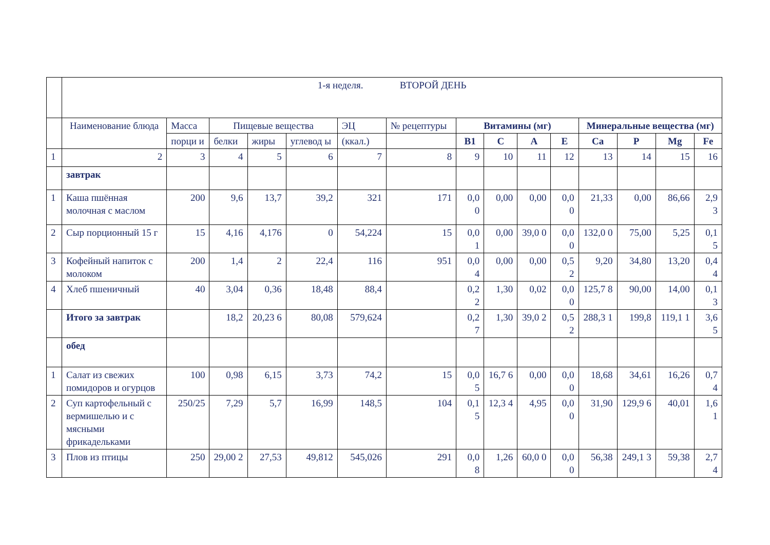| | 1-я неделя. ВТОРОЙ ДЕНЬ | | | | | | | | | | | | | | |
| | Наименование блюда | Масса | Пищевые вещества | | | ЭЦ | № рецептуры | Витамины (мг) | | | | Минеральные вещества (мг) | | | |
| | | порци и | белки | жиры | углевод ы | (ккал.) | | В1 | С | А | Е | Са | Р | Mg | Fe |
| 1 | 2 | 3 | 4 | 5 | 6 | 7 | 8 | 9 | 10 | 11 | 12 | 13 | 14 | 15 | 16 |
| | завтрак | | | | | | | | | | | | | | |
| 1 | Каша пшённая молочная с маслом | 200 | 9,6 | 13,7 | 39,2 | 321 | 171 | 0,0 0 | 0,00 | 0,00 | 0,0 0 | 21,33 | 0,00 | 86,66 | 2,9 3 |
| 2 | Сыр порционный 15 г | 15 | 4,16 | 4,176 | 0 | 54,224 | 15 | 0,0 1 | 0,00 | 39,0 0 | 0,0 0 | 132,0 0 | 75,00 | 5,25 | 0,1 5 |
| 3 | Кофейный напиток с молоком | 200 | 1,4 | 2 | 22,4 | 116 | 951 | 0,0 4 | 0,00 | 0,00 | 0,5 2 | 9,20 | 34,80 | 13,20 | 0,4 4 |
| 4 | Хлеб пшеничный | 40 | 3,04 | 0,36 | 18,48 | 88,4 | | 0,2 2 | 1,30 | 0,02 | 0,0 0 | 125,7 8 | 90,00 | 14,00 | 0,1 3 |
| | Итого за завтрак | | 18,2 | 20,23 6 | 80,08 | 579,624 | | 0,2 7 | 1,30 | 39,0 2 | 0,5 2 | 288,3 1 | 199,8 | 119,1 1 | 3,6 5 |
| | обед | | | | | | | | | | | | | | |
| 1 | Салат из свежих помидоров и огурцов | 100 | 0,98 | 6,15 | 3,73 | 74,2 | 15 | 0,0 5 | 16,7 6 | 0,00 | 0,0 0 | 18,68 | 34,61 | 16,26 | 0,7 4 |
| 2 | Суп картофельный с вермишелью и с мясными фрикадельками | 250/25 | 7,29 | 5,7 | 16,99 | 148,5 | 104 | 0,1 5 | 12,3 4 | 4,95 | 0,0 0 | 31,90 | 129,9 6 | 40,01 | 1,6 1 |
| 3 | Плов из птицы | 250 | 29,00 2 | 27,53 | 49,812 | 545,026 | 291 | 0,0 8 | 1,26 | 60,0 0 | 0,0 0 | 56,38 | 249,1 3 | 59,38 | 2,7 4 |